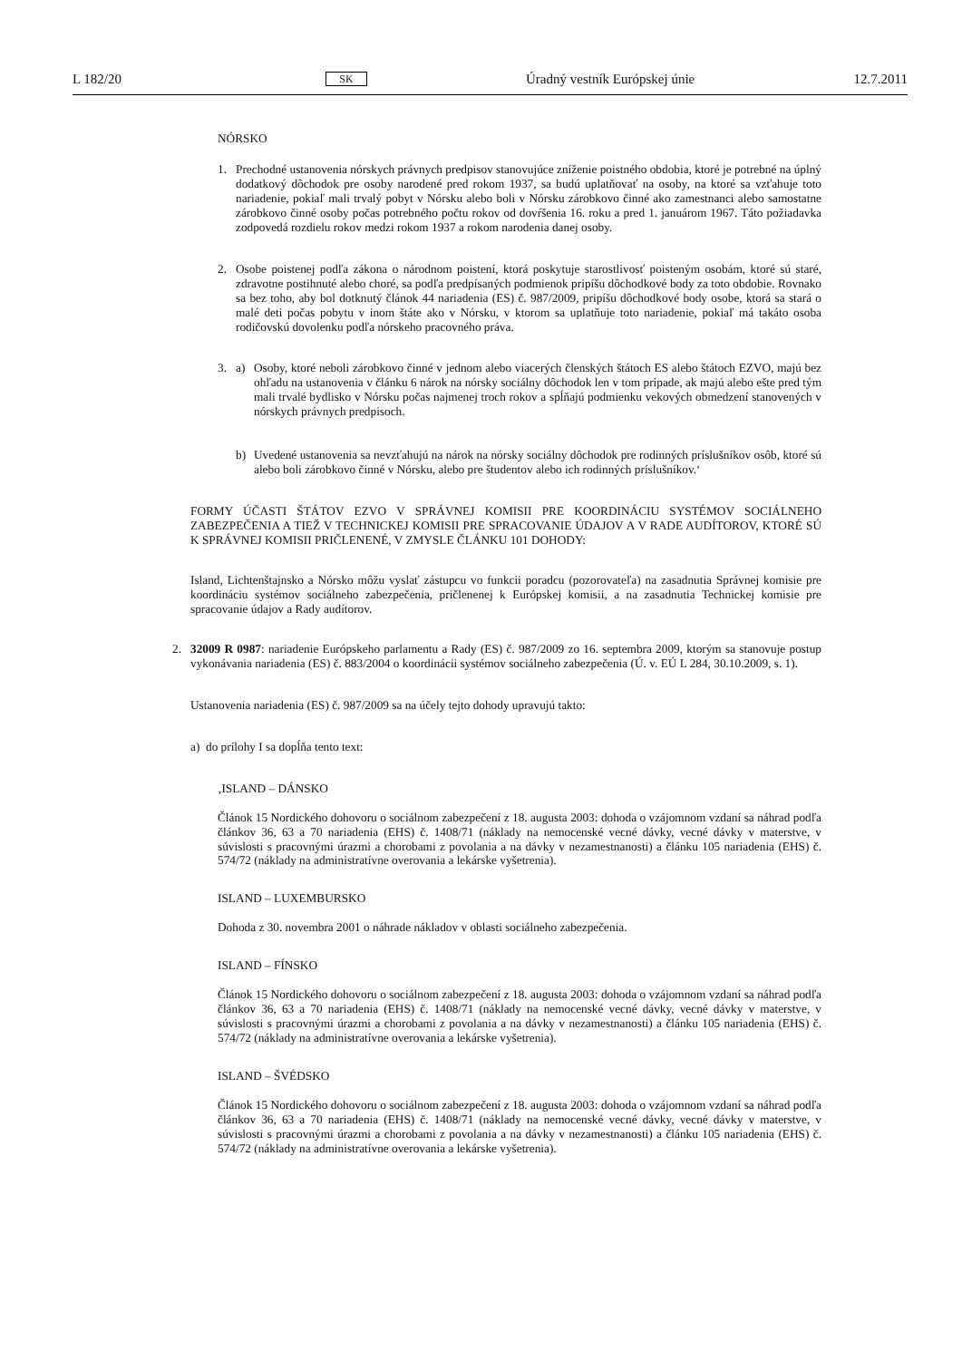L 182/20 SK Úradný vestník Európskej únie 12.7.2011
NÓRSKO
1. Prechodné ustanovenia nórskych právnych predpisov stanovujúce zníženie poistného obdobia, ktoré je potrebné na úplný dodatkový dôchodok pre osoby narodené pred rokom 1937, sa budú uplatňovať na osoby, na ktoré sa vzťahuje toto nariadenie, pokiaľ mali trvalý pobyt v Nórsku alebo boli v Nórsku zárobkovo činné ako zamestnanci alebo samostatne zárobkovo činné osoby počas potrebného počtu rokov od dovŕšenia 16. roku a pred 1. januárom 1967. Táto požiadavka zodpovedá rozdielu rokov medzi rokom 1937 a rokom narodenia danej osoby.
2. Osobe poistenej podľa zákona o národnom poistení, ktorá poskytuje starostlivosť poisteným osobám, ktoré sú staré, zdravotne postihnuté alebo choré, sa podľa predpísaných podmienok pripíšu dôchodkové body za toto obdobie. Rovnako sa bez toho, aby bol dotknutý článok 44 nariadenia (ES) č. 987/2009, pripíšu dôchodkové body osobe, ktorá sa stará o malé deti počas pobytu v inom štáte ako v Nórsku, v ktorom sa uplatňuje toto nariadenie, pokiaľ má takáto osoba rodičovskú dovolenku podľa nórskeho pracovného práva.
3. a) Osoby, ktoré neboli zárobkovo činné v jednom alebo viacerých členských štátoch ES alebo štátoch EZVO, majú bez ohľadu na ustanovenia v článku 6 nárok na nórsky sociálny dôchodok len v tom prípade, ak majú alebo ešte pred tým mali trvalé bydlisko v Nórsku počas najmenej troch rokov a spĺňajú podmienku vekových obmedzení stanovených v nórskych právnych predpisoch.
b) Uvedené ustanovenia sa nevzťahujú na nárok na nórsky sociálny dôchodok pre rodinných príslušníkov osôb, ktoré sú alebo boli zárobkovo činné v Nórsku, alebo pre študentov alebo ich rodinných príslušníkov.‘
FORMY ÚČASTI ŠTÁTOV EZVO V SPRÁVNEJ KOMISII PRE KOORDINÁCIU SYSTÉMOV SOCIÁLNEHO ZABEZPEČENIA A TIEŽ V TECHNICKEJ KOMISII PRE SPRACOVANIE ÚDAJOV A V RADE AUDÍTOROV, KTORÉ SÚ K SPRÁVNEJ KOMISII PRIČLENENÉ, V ZMYSLE ČLÁNKU 101 DOHODY:
Island, Lichtenštajnsko a Nórsko môžu vyslať zástupcu vo funkcii poradcu (pozorovateľa) na zasadnutia Správnej komisie pre koordináciu systémov sociálneho zabezpečenia, pričlenenej k Európskej komisii, a na zasadnutia Technickej komisie pre spracovanie údajov a Rady audítorov.
2. 32009 R 0987: nariadenie Európskeho parlamentu a Rady (ES) č. 987/2009 zo 16. septembra 2009, ktorým sa stanovuje postup vykonávania nariadenia (ES) č. 883/2004 o koordinácii systémov sociálneho zabezpečenia (Ú. v. EÚ L 284, 30.10.2009, s. 1).
Ustanovenia nariadenia (ES) č. 987/2009 sa na účely tejto dohody upravujú takto:
a) do prílohy I sa dopĺňa tento text:
‚ISLAND – DÁNSKO
Článok 15 Nordického dohovoru o sociálnom zabezpečení z 18. augusta 2003: dohoda o vzájomnom vzdaní sa náhrad podľa článkov 36, 63 a 70 nariadenia (EHS) č. 1408/71 (náklady na nemocenské vecné dávky, vecné dávky v materstve, v súvislosti s pracovnými úrazmi a chorobami z povolania a na dávky v nezamestnanosti) a článku 105 nariadenia (EHS) č. 574/72 (náklady na administratívne overovania a lekárske vyšetrenia).
ISLAND – LUXEMBURSKO
Dohoda z 30. novembra 2001 o náhrade nákladov v oblasti sociálneho zabezpečenia.
ISLAND – FÍNSKO
Článok 15 Nordického dohovoru o sociálnom zabezpečení z 18. augusta 2003: dohoda o vzájomnom vzdaní sa náhrad podľa článkov 36, 63 a 70 nariadenia (EHS) č. 1408/71 (náklady na nemocenské vecné dávky, vecné dávky v materstve, v súvislosti s pracovnými úrazmi a chorobami z povolania a na dávky v nezamestnanosti) a článku 105 nariadenia (EHS) č. 574/72 (náklady na administratívne overovania a lekárske vyšetrenia).
ISLAND – ŠVÉDSKO
Článok 15 Nordického dohovoru o sociálnom zabezpečení z 18. augusta 2003: dohoda o vzájomnom vzdaní sa náhrad podľa článkov 36, 63 a 70 nariadenia (EHS) č. 1408/71 (náklady na nemocenské vecné dávky, vecné dávky v materstve, v súvislosti s pracovnými úrazmi a chorobami z povolania a na dávky v nezamestnanosti) a článku 105 nariadenia (EHS) č. 574/72 (náklady na administratívne overovania a lekárske vyšetrenia).